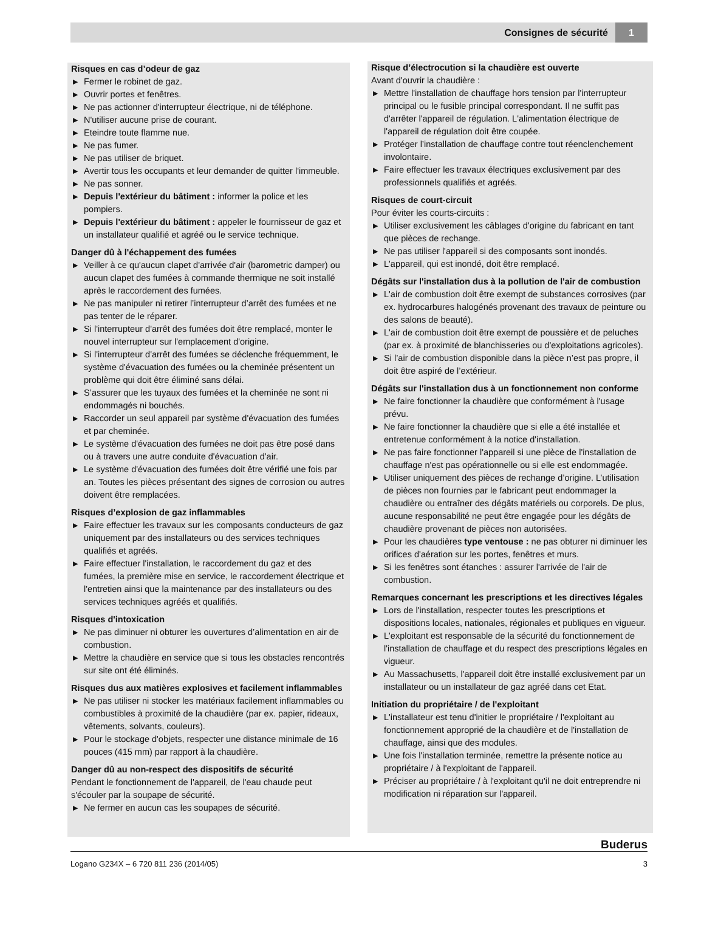Consignes de sécurité 1
Risques en cas d’odeur de gaz
▶ Fermer le robinet de gaz.
▶ Ouvrir portes et fenêtres.
▶ Ne pas actionner d'interrupteur électrique, ni de téléphone.
▶ N'utiliser aucune prise de courant.
▶ Eteindre toute flamme nue.
▶ Ne pas fumer.
▶ Ne pas utiliser de briquet.
▶ Avertir tous les occupants et leur demander de quitter l'immeuble.
▶ Ne pas sonner.
▶ Depuis l'extérieur du bâtiment : informer la police et les pompiers.
▶ Depuis l'extérieur du bâtiment : appeler le fournisseur de gaz et un installateur qualifié et agréé ou le service technique.
Danger dû à l'échappement des fumées
▶ Veiller à ce qu'aucun clapet d'arrivée d'air (barometric damper) ou aucun clapet des fumées à commande thermique ne soit installé après le raccordement des fumées.
▶ Ne pas manipuler ni retirer l’interrupteur d’arrêt des fumées et ne pas tenter de le réparer.
▶ Si l'interrupteur d'arrêt des fumées doit être remplacé, monter le nouvel interrupteur sur l'emplacement d'origine.
▶ Si l'interrupteur d'arrêt des fumées se déclenche fréquemment, le système d'évacuation des fumées ou la cheminée présentent un problème qui doit être éliminé sans délai.
▶ S’assurer que les tuyaux des fumées et la cheminée ne sont ni endommagés ni bouchés.
▶ Raccorder un seul appareil par système d'évacuation des fumées et par cheminée.
▶ Le système d'évacuation des fumées ne doit pas être posé dans ou à travers une autre conduite d'évacuation d'air.
▶ Le système d'évacuation des fumées doit être vérifié une fois par an. Toutes les pièces présentant des signes de corrosion ou autres doivent être remplacées.
Risques d’explosion de gaz inflammables
▶ Faire effectuer les travaux sur les composants conducteurs de gaz uniquement par des installateurs ou des services techniques qualifiés et agréés.
▶ Faire effectuer l'installation, le raccordement du gaz et des fumées, la première mise en service, le raccordement électrique et l'entretien ainsi que la maintenance par des installateurs ou des services techniques agréés et qualifiés.
Risques d'intoxication
▶ Ne pas diminuer ni obturer les ouvertures d’alimentation en air de combustion.
▶ Mettre la chaudière en service que si tous les obstacles rencontrés sur site ont été éliminés.
Risques dus aux matières explosives et facilement inflammables
▶ Ne pas utiliser ni stocker les matériaux facilement inflammables ou combustibles à proximité de la chaudière (par ex. papier, rideaux, vêtements, solvants, couleurs).
▶ Pour le stockage d'objets, respecter une distance minimale de 16 pouces (415 mm) par rapport à la chaudière.
Danger dû au non-respect des dispositifs de sécurité
Pendant le fonctionnement de l'appareil, de l'eau chaude peut s'écouler par la soupape de sécurité.
▶ Ne fermer en aucun cas les soupapes de sécurité.
Risque d’électrocution si la chaudière est ouverte
Avant d'ouvrir la chaudière :
▶ Mettre l'installation de chauffage hors tension par l'interrupteur principal ou le fusible principal correspondant. Il ne suffit pas d'arrêter l'appareil de régulation. L'alimentation électrique de l'appareil de régulation doit être coupée.
▶ Protéger l’installation de chauffage contre tout réenclenchement involontaire.
▶ Faire effectuer les travaux électriques exclusivement par des professionnels qualifiés et agréés.
Risques de court-circuit
Pour éviter les courts-circuits :
▶ Utiliser exclusivement les câblages d'origine du fabricant en tant que pièces de rechange.
▶ Ne pas utiliser l'appareil si des composants sont inondés.
▶ L'appareil, qui est inondé, doit être remplacé.
Dégâts sur l'installation dus à la pollution de l'air de combustion
▶ L'air de combustion doit être exempt de substances corrosives (par ex. hydrocarbures halogénés provenant des travaux de peinture ou des salons de beauté).
▶ L'air de combustion doit être exempt de poussière et de peluches (par ex. à proximité de blanchisseries ou d'exploitations agricoles).
▶ Si l’air de combustion disponible dans la pièce n’est pas propre, il doit être aspiré de l’extérieur.
Dégâts sur l'installation dus à un fonctionnement non conforme
▶ Ne faire fonctionner la chaudière que conformément à l'usage prévu.
▶ Ne faire fonctionner la chaudière que si elle a été installée et entretenue conformément à la notice d'installation.
▶ Ne pas faire fonctionner l'appareil si une pièce de l'installation de chauffage n'est pas opérationnelle ou si elle est endommagée.
▶ Utiliser uniquement des pièces de rechange d’origine. L’utilisation de pièces non fournies par le fabricant peut endommager la chaudière ou entraîner des dégâts matériels ou corporels. De plus, aucune responsabilité ne peut être engagée pour les dégâts de chaudière provenant de pièces non autorisées.
▶ Pour les chaudières type ventouse : ne pas obturer ni diminuer les orifices d'aération sur les portes, fenêtres et murs.
▶ Si les fenêtres sont étanches : assurer l'arrivée de l'air de combustion.
Remarques concernant les prescriptions et les directives légales
▶ Lors de l'installation, respecter toutes les prescriptions et dispositions locales, nationales, régionales et publiques en vigueur.
▶ L'exploitant est responsable de la sécurité du fonctionnement de l'installation de chauffage et du respect des prescriptions légales en vigueur.
▶ Au Massachusetts, l'appareil doit être installé exclusivement par un installateur ou un installateur de gaz agréé dans cet Etat.
Initiation du propriétaire / de l'exploitant
▶ L'installateur est tenu d'initier le propriétaire / l'exploitant au fonctionnement approprié de la chaudière et de l'installation de chauffage, ainsi que des modules.
▶ Une fois l'installation terminée, remettre la présente notice au propriétaire / à l'exploitant de l'appareil.
▶ Préciser au propriétaire / à l'exploitant qu'il ne doit entreprendre ni modification ni réparation sur l'appareil.
Buderus
Logano G234X – 6 720 811 236 (2014/05) 3